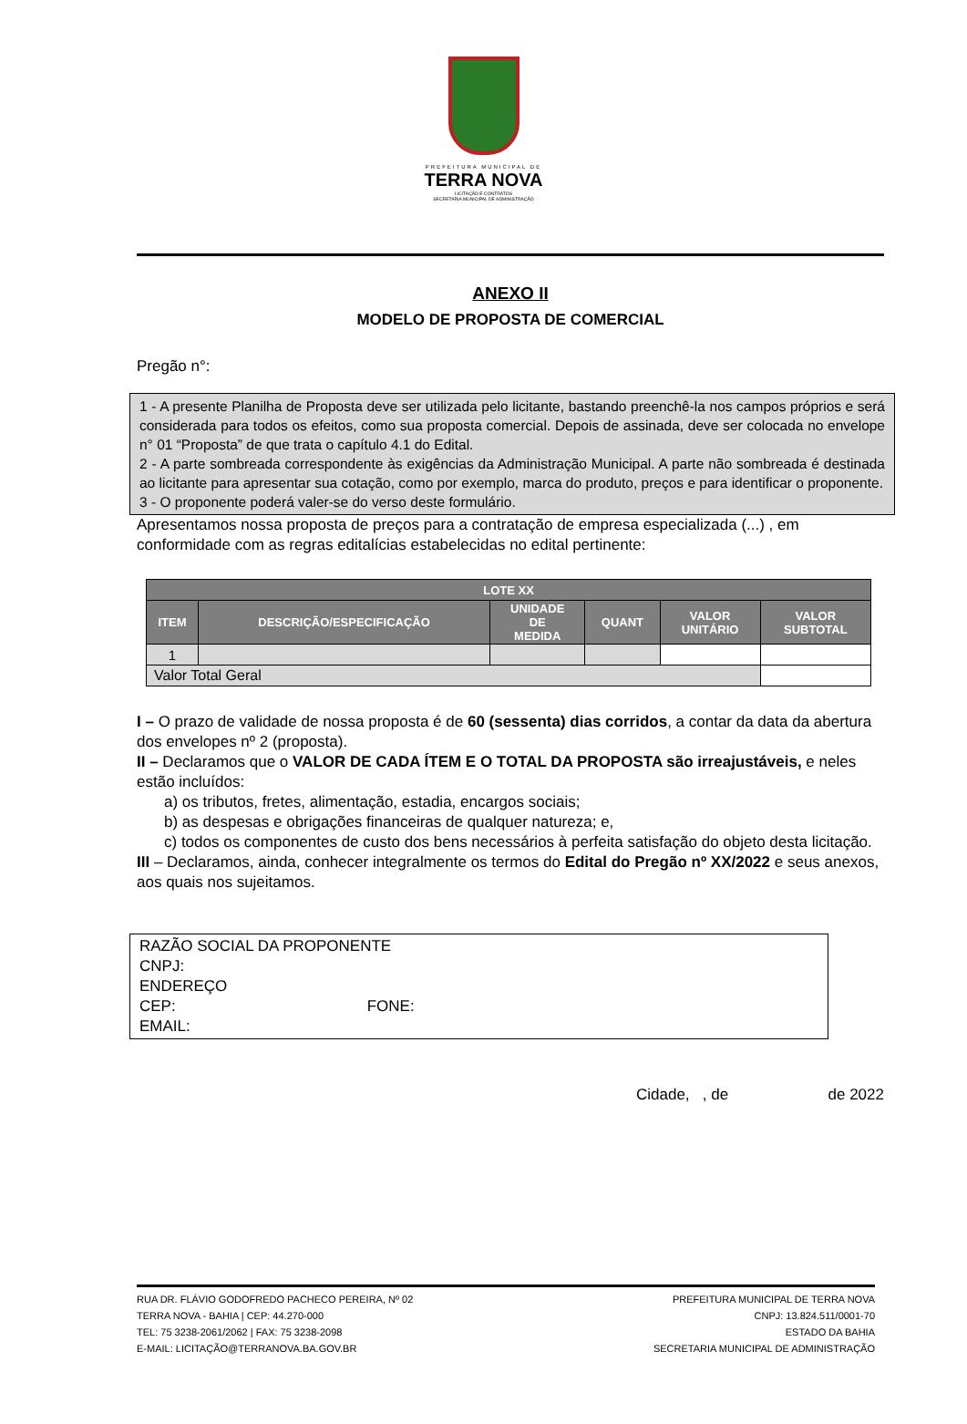PREFEITURA MUNICIPAL DE
TERRA NOVA
LICITAÇÃO E CONTRATOS
SECRETARIA MUNICIPAL DE ADMINISTRAÇÃO
ANEXO II
MODELO DE PROPOSTA DE COMERCIAL
Pregão n°:
1 - A presente Planilha de Proposta deve ser utilizada pelo licitante, bastando preenchê-la nos campos próprios e será considerada para todos os efeitos, como sua proposta comercial. Depois de assinada, deve ser colocada no envelope n° 01 “Proposta” de que trata o capítulo 4.1 do Edital.
2 - A parte sombreada correspondente às exigências da Administração Municipal. A parte não sombreada é destinada ao licitante para apresentar sua cotação, como por exemplo, marca do produto, preços e para identificar o proponente.
3 - O proponente poderá valer-se do verso deste formulário.
Apresentamos nossa proposta de preços para a contratação de empresa especializada (...) , em conformidade com as regras editalícias estabelecidas no edital pertinente:
| LOTE XX | | | | | |
| --- | --- | --- | --- | --- | --- |
| ITEM | DESCRIÇÃO/ESPECIFICAÇÃO | UNIDADE DE MEDIDA | QUANT | VALOR UNITÁRIO | VALOR SUBTOTAL |
| 1 | | | | | |
| Valor Total Geral | | | | | |
I – O prazo de validade de nossa proposta é de 60 (sessenta) dias corridos, a contar da data da abertura dos envelopes nº 2 (proposta).
II – Declaramos que o VALOR DE CADA ÍTEM E O TOTAL DA PROPOSTA são irreajustáveis, e neles estão incluídos:
a) os tributos, fretes, alimentação, estadia, encargos sociais;
b) as despesas e obrigações financeiras de qualquer natureza; e,
c) todos os componentes de custo dos bens necessários à perfeita satisfação do objeto desta licitação.
III – Declaramos, ainda, conhecer integralmente os termos do Edital do Pregão nº XX/2022 e seus anexos, aos quais nos sujeitamos.
RAZÃO SOCIAL DA PROPONENTE
CNPJ:
ENDEREÇO
CEP: FONE:
EMAIL:
Cidade, , de de 2022
RUA DR. FLÁVIO GODOFREDO PACHECO PEREIRA, Nº 02
TERRA NOVA - BAHIA | CEP: 44.270-000
TEL: 75 3238-2061/2062 | FAX: 75 3238-2098
E-MAIL: LICITAÇÃO@TERRANOVA.BA.GOV.BR
PREFEITURA MUNICIPAL DE TERRA NOVA
CNPJ: 13.824.511/0001-70
ESTADO DA BAHIA
SECRETARIA MUNICIPAL DE ADMINISTRAÇÃO